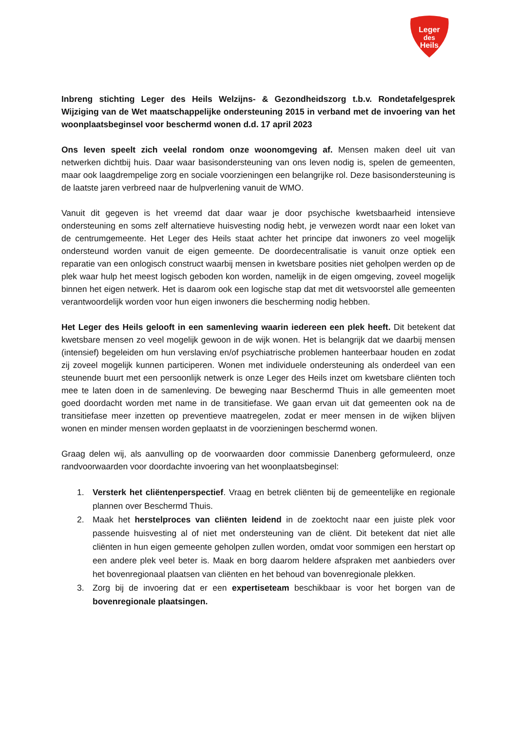Leger
des
Heils
Inbreng stichting Leger des Heils Welzijns- & Gezondheidszorg t.b.v. Rondetafelgesprek Wijziging van de Wet maatschappelijke ondersteuning 2015 in verband met de invoering van het woonplaatsbeginsel voor beschermd wonen d.d. 17 april 2023
Ons leven speelt zich veelal rondom onze woonomgeving af. Mensen maken deel uit van netwerken dichtbij huis. Daar waar basisondersteuning van ons leven nodig is, spelen de gemeenten, maar ook laagdrempelige zorg en sociale voorzieningen een belangrijke rol. Deze basisondersteuning is de laatste jaren verbreed naar de hulpverlening vanuit de WMO.
Vanuit dit gegeven is het vreemd dat daar waar je door psychische kwetsbaarheid intensieve ondersteuning en soms zelf alternatieve huisvesting nodig hebt, je verwezen wordt naar een loket van de centrumgemeente. Het Leger des Heils staat achter het principe dat inwoners zo veel mogelijk ondersteund worden vanuit de eigen gemeente. De doordecentralisatie is vanuit onze optiek een reparatie van een onlogisch construct waarbij mensen in kwetsbare posities niet geholpen werden op de plek waar hulp het meest logisch geboden kon worden, namelijk in de eigen omgeving, zoveel mogelijk binnen het eigen netwerk. Het is daarom ook een logische stap dat met dit wetsvoorstel alle gemeenten verantwoordelijk worden voor hun eigen inwoners die bescherming nodig hebben.
Het Leger des Heils gelooft in een samenleving waarin iedereen een plek heeft. Dit betekent dat kwetsbare mensen zo veel mogelijk gewoon in de wijk wonen. Het is belangrijk dat we daarbij mensen (intensief) begeleiden om hun verslaving en/of psychiatrische problemen hanteerbaar houden en zodat zij zoveel mogelijk kunnen participeren. Wonen met individuele ondersteuning als onderdeel van een steunende buurt met een persoonlijk netwerk is onze Leger des Heils inzet om kwetsbare cliënten toch mee te laten doen in de samenleving. De beweging naar Beschermd Thuis in alle gemeenten moet goed doordacht worden met name in de transitiefase. We gaan ervan uit dat gemeenten ook na de transitiefase meer inzetten op preventieve maatregelen, zodat er meer mensen in de wijken blijven wonen en minder mensen worden geplaatst in de voorzieningen beschermd wonen.
Graag delen wij, als aanvulling op de voorwaarden door commissie Danenberg geformuleerd, onze randvoorwaarden voor doordachte invoering van het woonplaatsbeginsel:
1. Versterk het cliëntenperspectief. Vraag en betrek cliënten bij de gemeentelijke en regionale plannen over Beschermd Thuis.
2. Maak het herstelproces van cliënten leidend in de zoektocht naar een juiste plek voor passende huisvesting al of niet met ondersteuning van de cliënt. Dit betekent dat niet alle cliënten in hun eigen gemeente geholpen zullen worden, omdat voor sommigen een herstart op een andere plek veel beter is. Maak en borg daarom heldere afspraken met aanbieders over het bovenregionaal plaatsen van cliënten en het behoud van bovenregionale plekken.
3. Zorg bij de invoering dat er een expertiseteam beschikbaar is voor het borgen van de bovenregionale plaatsingen.